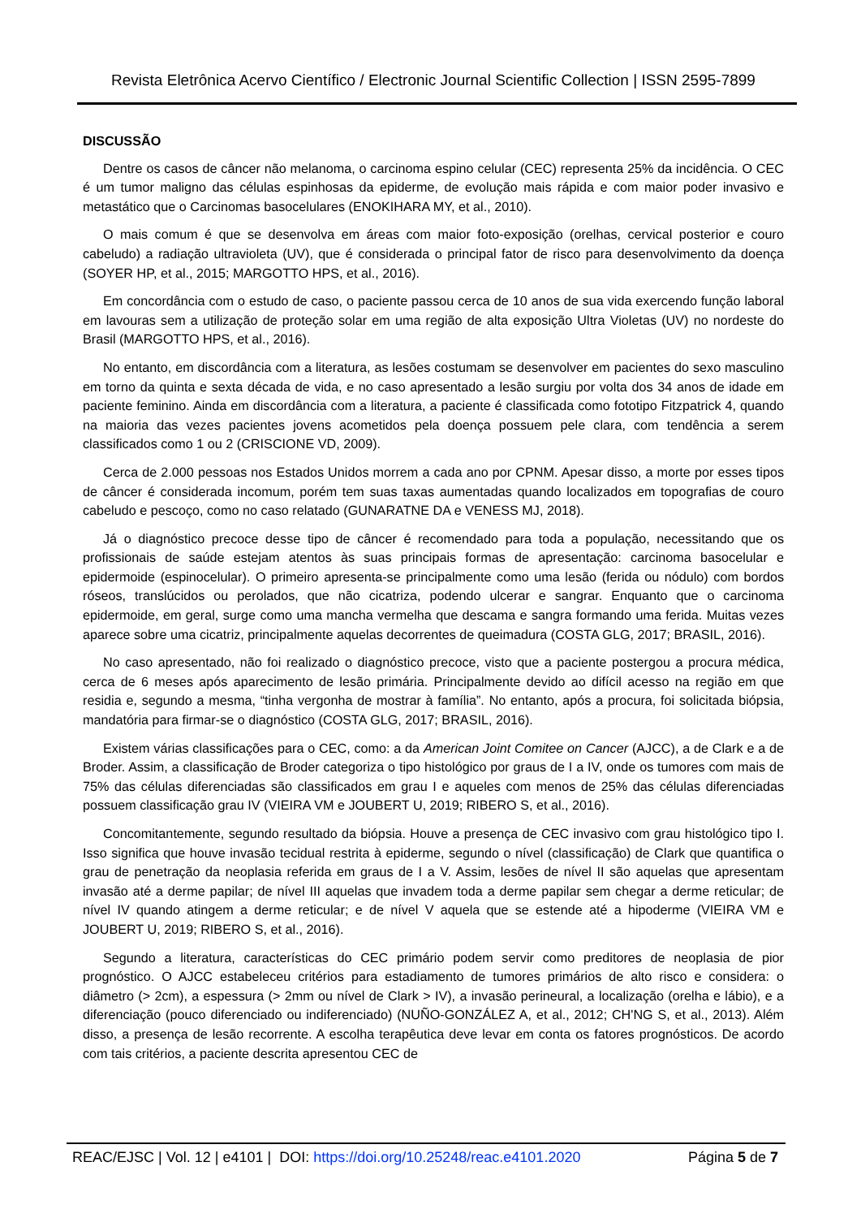Revista Eletrônica Acervo Científico / Electronic Journal Scientific Collection | ISSN 2595-7899
DISCUSSÃO
Dentre os casos de câncer não melanoma, o carcinoma espino celular (CEC) representa 25% da incidência. O CEC é um tumor maligno das células espinhosas da epiderme, de evolução mais rápida e com maior poder invasivo e metastático que o Carcinomas basocelulares (ENOKIHARA MY, et al., 2010).
O mais comum é que se desenvolva em áreas com maior foto-exposição (orelhas, cervical posterior e couro cabeludo) a radiação ultravioleta (UV), que é considerada o principal fator de risco para desenvolvimento da doença (SOYER HP, et al., 2015; MARGOTTO HPS, et al., 2016).
Em concordância com o estudo de caso, o paciente passou cerca de 10 anos de sua vida exercendo função laboral em lavouras sem a utilização de proteção solar em uma região de alta exposição Ultra Violetas (UV) no nordeste do Brasil (MARGOTTO HPS, et al., 2016).
No entanto, em discordância com a literatura, as lesões costumam se desenvolver em pacientes do sexo masculino em torno da quinta e sexta década de vida, e no caso apresentado a lesão surgiu por volta dos 34 anos de idade em paciente feminino. Ainda em discordância com a literatura, a paciente é classificada como fototipo Fitzpatrick 4, quando na maioria das vezes pacientes jovens acometidos pela doença possuem pele clara, com tendência a serem classificados como 1 ou 2 (CRISCIONE VD, 2009).
Cerca de 2.000 pessoas nos Estados Unidos morrem a cada ano por CPNM. Apesar disso, a morte por esses tipos de câncer é considerada incomum, porém tem suas taxas aumentadas quando localizados em topografias de couro cabeludo e pescoço, como no caso relatado (GUNARATNE DA e VENESS MJ, 2018).
Já o diagnóstico precoce desse tipo de câncer é recomendado para toda a população, necessitando que os profissionais de saúde estejam atentos às suas principais formas de apresentação: carcinoma basocelular e epidermoide (espinocelular). O primeiro apresenta-se principalmente como uma lesão (ferida ou nódulo) com bordos róseos, translúcidos ou perolados, que não cicatriza, podendo ulcerar e sangrar. Enquanto que o carcinoma epidermoide, em geral, surge como uma mancha vermelha que descama e sangra formando uma ferida. Muitas vezes aparece sobre uma cicatriz, principalmente aquelas decorrentes de queimadura (COSTA GLG, 2017; BRASIL, 2016).
No caso apresentado, não foi realizado o diagnóstico precoce, visto que a paciente postergou a procura médica, cerca de 6 meses após aparecimento de lesão primária. Principalmente devido ao difícil acesso na região em que residia e, segundo a mesma, “tinha vergonha de mostrar à família”. No entanto, após a procura, foi solicitada biópsia, mandatória para firmar-se o diagnóstico (COSTA GLG, 2017; BRASIL, 2016).
Existem várias classificações para o CEC, como: a da American Joint Comitee on Cancer (AJCC), a de Clark e a de Broder. Assim, a classificação de Broder categoriza o tipo histológico por graus de I a IV, onde os tumores com mais de 75% das células diferenciadas são classificados em grau I e aqueles com menos de 25% das células diferenciadas possuem classificação grau IV (VIEIRA VM e JOUBERT U, 2019; RIBERO S, et al., 2016).
Concomitantemente, segundo resultado da biópsia. Houve a presença de CEC invasivo com grau histológico tipo I. Isso significa que houve invasão tecidual restrita à epiderme, segundo o nível (classificação) de Clark que quantifica o grau de penetração da neoplasia referida em graus de I a V. Assim, lesões de nível II são aquelas que apresentam invasão até a derme papilar; de nível III aquelas que invadem toda a derme papilar sem chegar a derme reticular; de nível IV quando atingem a derme reticular; e de nível V aquela que se estende até a hipoderme (VIEIRA VM e JOUBERT U, 2019; RIBERO S, et al., 2016).
Segundo a literatura, características do CEC primário podem servir como preditores de neoplasia de pior prognóstico. O AJCC estabeleceu critérios para estadiamento de tumores primários de alto risco e considera: o diâmetro (> 2cm), a espessura (> 2mm ou nível de Clark > IV), a invasão perineural, a localização (orelha e lábio), e a diferenciação (pouco diferenciado ou indiferenciado) (NUÑO-GONZÁLEZ A, et al., 2012; CH'NG S, et al., 2013). Além disso, a presença de lesão recorrente. A escolha terapêutica deve levar em conta os fatores prognósticos. De acordo com tais critérios, a paciente descrita apresentou CEC de
REAC/EJSC | Vol. 12 | e4101 | DOI: https://doi.org/10.25248/reac.e4101.2020 Página 5 de 7